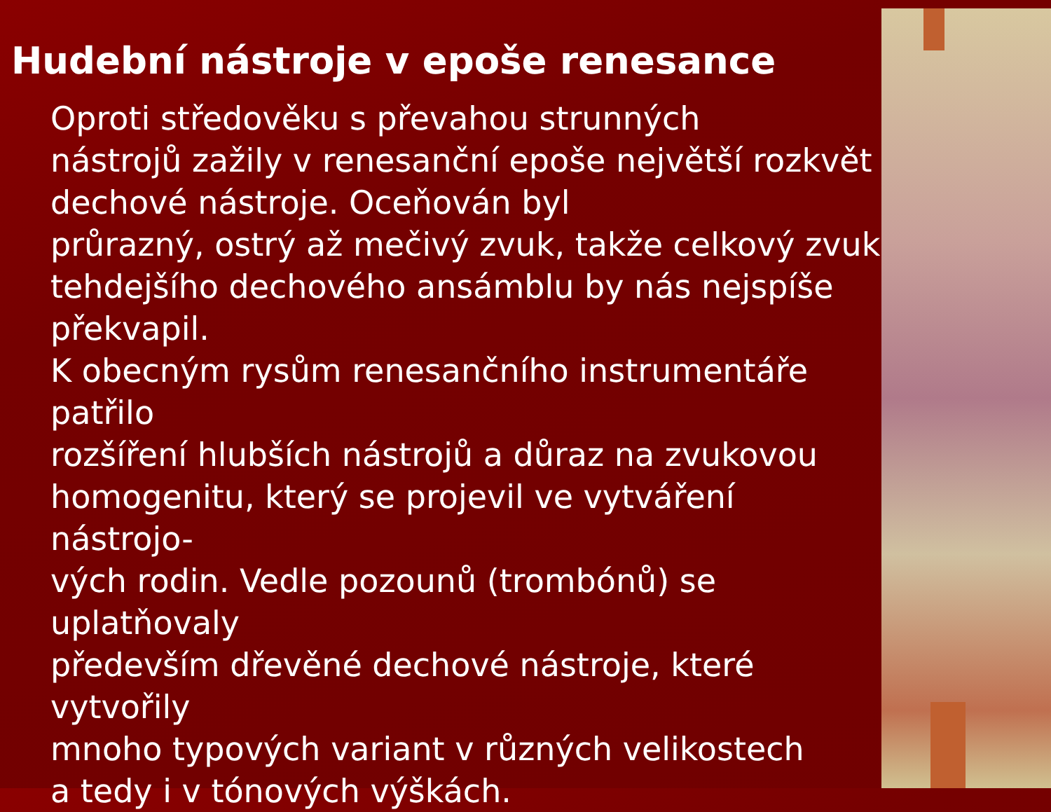Hudební nástroje v epoše renesance
Oproti středověku s převahou strunných
nástrojů zažily v renesanční epoše největší rozkvět
dechové nástroje. Oceňován byl
průrazný, ostrý až mečivý zvuk, takže celkový zvuk
tehdejšího dechového ansámblu by nás nejspíše
překvapil.
K obecným rysům renesančního instrumentáře patřilo
rozšíření hlubších nástrojů a důraz na zvukovou
homogenitu, který se projevil ve vytváření nástrojo-
vých rodin. Vedle pozounů (trombónů) se uplatňovaly
především dřevěné dechové nástroje, které vytvořily
mnoho typových variant v různých velikostech
a tedy i v tónových výškách.